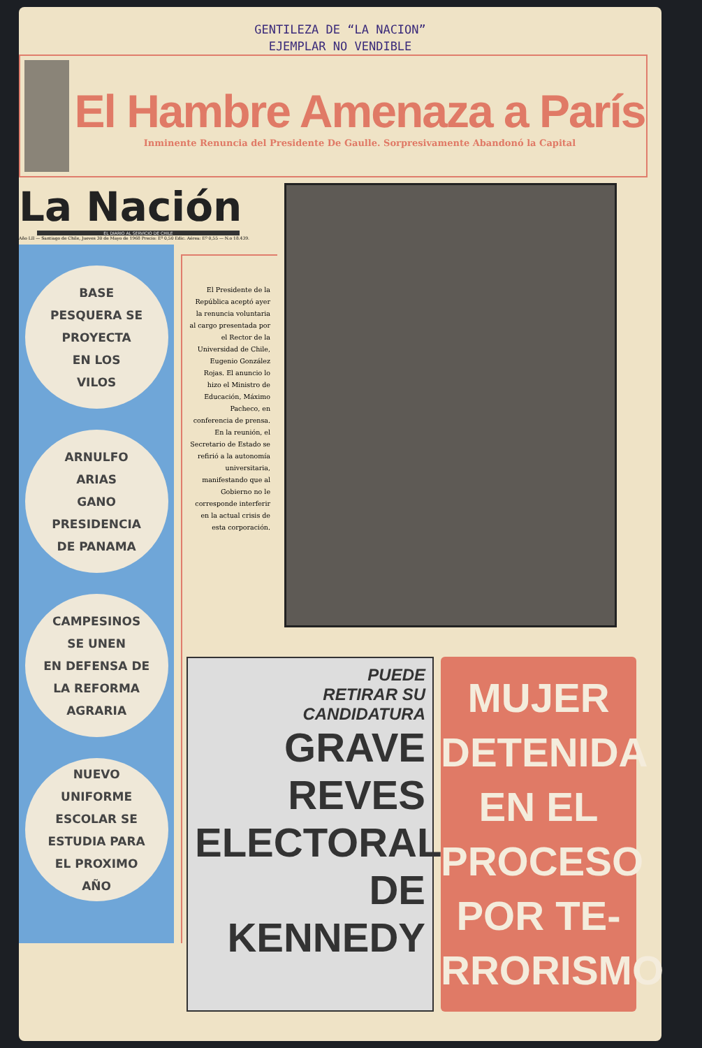GENTILEZA DE “LA NACION”
EJEMPLAR NO VENDIBLE
El Hambre Amenaza a París
Inminente Renuncia del Presidente De Gaulle. Sorpresivamente Abandonó la Capital
La Nación
EL DIARIO AL SERVICIO DE CHILE
Año LII — Santiago de Chile, Jueves 30 de Mayo de 1968 Precio: Eº 0,50 Edic. Aérea: Eº 0,55 — N.o 18.439.
BASE
PESQUERA SE
PROYECTA
EN LOS
VILOS
ARNULFO
ARIAS
GANO
PRESIDENCIA
DE PANAMA
CAMPESINOS
SE UNEN
EN DEFENSA DE
LA REFORMA
AGRARIA
NUEVO
UNIFORME
ESCOLAR SE
ESTUDIA PARA
EL PROXIMO
AÑO
El Presidente de la República aceptó ayer la renuncia voluntaria al cargo presentada por el Rector de la Universidad de Chile, Eugenio González Rojas. El anuncio lo hizo el Ministro de Educación, Máximo Pacheco, en conferencia de prensa. En la reunión, el Secretario de Estado se refirió a la autonomía universitaria, manifestando que al Gobierno no le corresponde interferir en la actual crisis de esta corporación.
PUEDE
RETIRAR SU
CANDIDATURA
GRAVE
REVES
ELECTORAL
DE KENNEDY
MUJER
DETENIDA
EN EL
PROCESO
POR TE-
RRORISMO